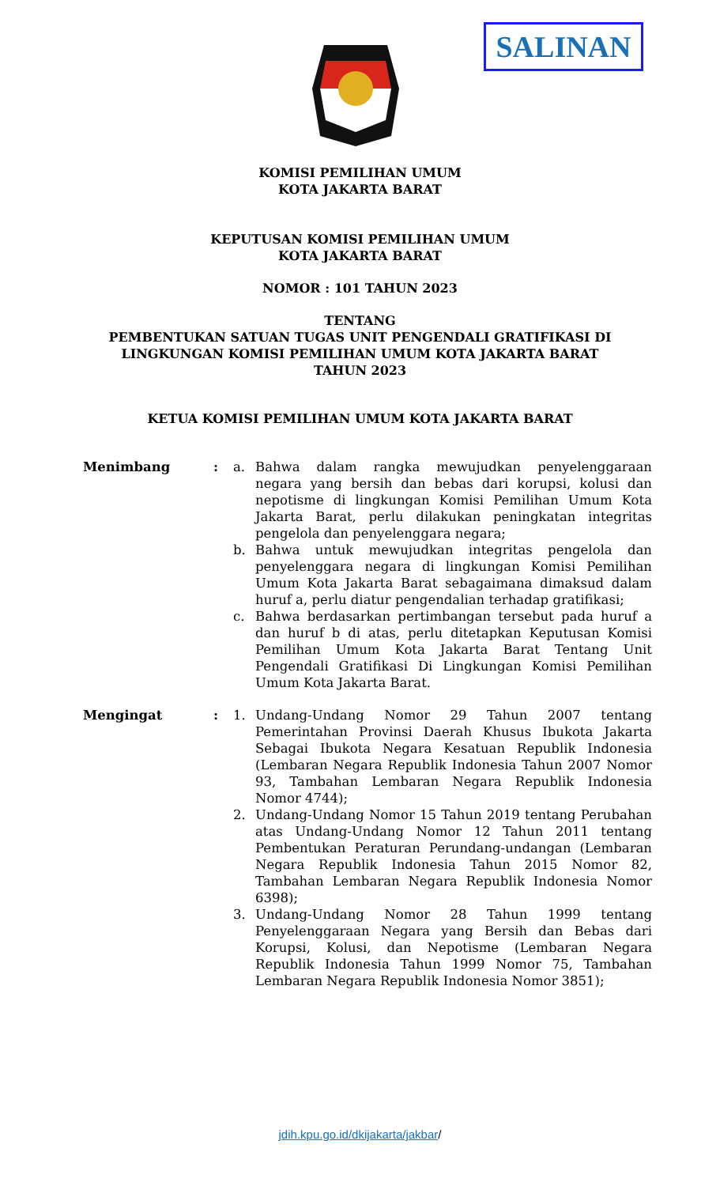SALINAN
KOMISI PEMILIHAN UMUM
KOTA JAKARTA BARAT
KEPUTUSAN KOMISI PEMILIHAN UMUM
KOTA JAKARTA BARAT
NOMOR : 101 TAHUN 2023
TENTANG
PEMBENTUKAN SATUAN TUGAS UNIT PENGENDALI GRATIFIKASI DI
LINGKUNGAN KOMISI PEMILIHAN UMUM KOTA JAKARTA BARAT
TAHUN 2023
KETUA KOMISI PEMILIHAN UMUM KOTA JAKARTA BARAT
Menimbang : a. Bahwa dalam rangka mewujudkan penyelenggaraan negara yang bersih dan bebas dari korupsi, kolusi dan nepotisme di lingkungan Komisi Pemilihan Umum Kota Jakarta Barat, perlu dilakukan peningkatan integritas pengelola dan penyelenggara negara;
b. Bahwa untuk mewujudkan integritas pengelola dan penyelenggara negara di lingkungan Komisi Pemilihan Umum Kota Jakarta Barat sebagaimana dimaksud dalam huruf a, perlu diatur pengendalian terhadap gratifikasi;
c. Bahwa berdasarkan pertimbangan tersebut pada huruf a dan huruf b di atas, perlu ditetapkan Keputusan Komisi Pemilihan Umum Kota Jakarta Barat Tentang Unit Pengendali Gratifikasi Di Lingkungan Komisi Pemilihan Umum Kota Jakarta Barat.
Mengingat : 1. Undang-Undang Nomor 29 Tahun 2007 tentang Pemerintahan Provinsi Daerah Khusus Ibukota Jakarta Sebagai Ibukota Negara Kesatuan Republik Indonesia (Lembaran Negara Republik Indonesia Tahun 2007 Nomor 93, Tambahan Lembaran Negara Republik Indonesia Nomor 4744);
2. Undang-Undang Nomor 15 Tahun 2019 tentang Perubahan atas Undang-Undang Nomor 12 Tahun 2011 tentang Pembentukan Peraturan Perundang-undangan (Lembaran Negara Republik Indonesia Tahun 2015 Nomor 82, Tambahan Lembaran Negara Republik Indonesia Nomor 6398);
3. Undang-Undang Nomor 28 Tahun 1999 tentang Penyelenggaraan Negara yang Bersih dan Bebas dari Korupsi, Kolusi, dan Nepotisme (Lembaran Negara Republik Indonesia Tahun 1999 Nomor 75, Tambahan Lembaran Negara Republik Indonesia Nomor 3851);
jdih.kpu.go.id/dkijakarta/jakbar/